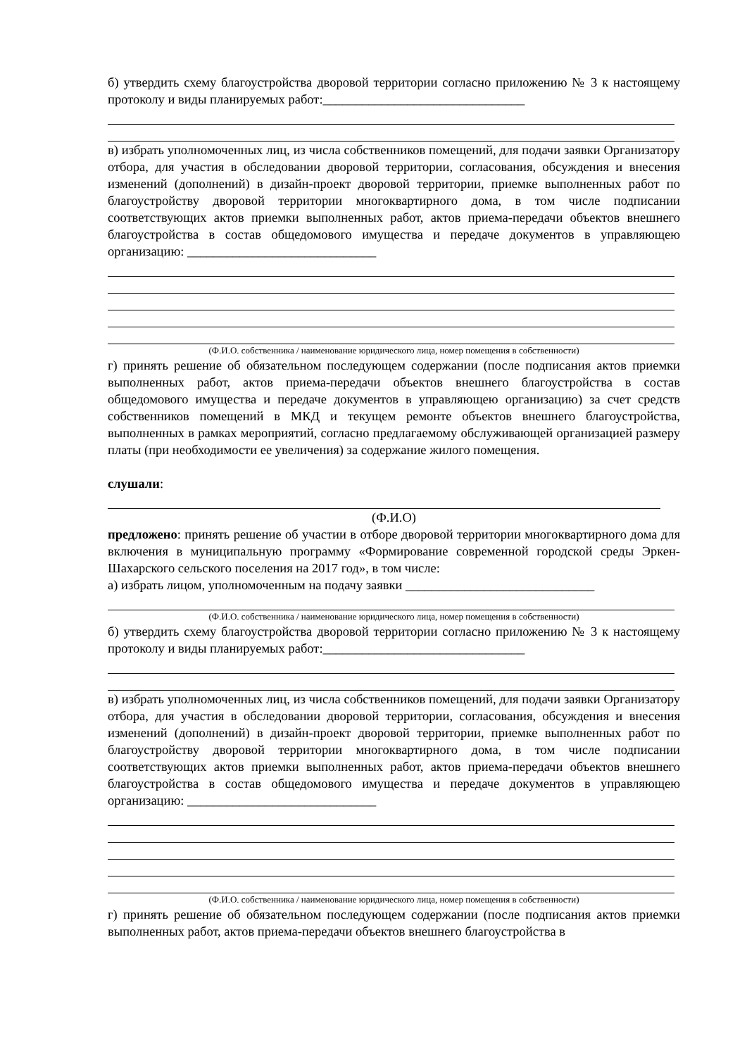б) утвердить схему благоустройства дворовой территории согласно приложению № 3 к настоящему протоколу и виды планируемых работ:_______________________________
в) избрать уполномоченных лиц, из числа собственников помещений, для подачи заявки Организатору отбора, для участия в обследовании дворовой территории, согласования, обсуждения и внесения изменений (дополнений) в дизайн-проект дворовой территории, приемке выполненных работ по благоустройству дворовой территории многоквартирного дома, в том числе подписании соответствующих актов приемки выполненных работ, актов приема-передачи объектов внешнего благоустройства в состав общедомового имущества и передаче документов в управляющею организацию: _____________________________
(Ф.И.О. собственника / наименование юридического лица, номер помещения в собственности)
г) принять решение об обязательном последующем содержании (после подписания актов приемки выполненных работ, актов приема-передачи объектов внешнего благоустройства в состав общедомового имущества и передаче документов в управляющею организацию) за счет средств собственников помещений в МКД и текущем ремонте объектов внешнего благоустройства, выполненных в рамках мероприятий, согласно предлагаемому обслуживающей организацией размеру платы (при необходимости ее увеличения) за содержание жилого помещения.
слушали:
(Ф.И.О)
предложено: принять решение об участии в отборе дворовой территории многоквартирного дома для включения в муниципальную программу «Формирование современной городской среды Эркен-Шахарского сельского поселения на 2017 год», в том числе:
а) избрать лицом, уполномоченным на подачу заявки _____________________________
(Ф.И.О. собственника / наименование юридического лица, номер помещения в собственности)
б) утвердить схему благоустройства дворовой территории согласно приложению № 3 к настоящему протоколу и виды планируемых работ:_______________________________
в) избрать уполномоченных лиц, из числа собственников помещений, для подачи заявки Организатору отбора, для участия в обследовании дворовой территории, согласования, обсуждения и внесения изменений (дополнений) в дизайн-проект дворовой территории, приемке выполненных работ по благоустройству дворовой территории многоквартирного дома, в том числе подписании соответствующих актов приемки выполненных работ, актов приема-передачи объектов внешнего благоустройства в состав общедомового имущества и передаче документов в управляющею организацию: _____________________________
(Ф.И.О. собственника / наименование юридического лица, номер помещения в собственности)
г) принять решение об обязательном последующем содержании (после подписания актов приемки выполненных работ, актов приема-передачи объектов внешнего благоустройства в